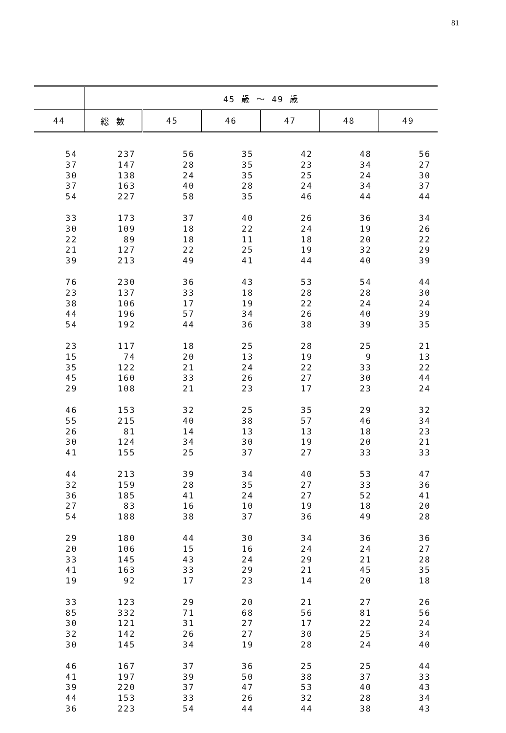81
| | 45 歳 ～ 49 歳 | | | | | |
| --- | --- | --- | --- | --- | --- | --- |
| 44 | 総 数 | 45 | 46 | 47 | 48 | 49 |
| 54 | 237 | 56 | 35 | 42 | 48 | 56 |
| 37 | 147 | 28 | 35 | 23 | 34 | 27 |
| 30 | 138 | 24 | 35 | 25 | 24 | 30 |
| 37 | 163 | 40 | 28 | 24 | 34 | 37 |
| 54 | 227 | 58 | 35 | 46 | 44 | 44 |
| 33 | 173 | 37 | 40 | 26 | 36 | 34 |
| 30 | 109 | 18 | 22 | 24 | 19 | 26 |
| 22 | 89 | 18 | 11 | 18 | 20 | 22 |
| 21 | 127 | 22 | 25 | 19 | 32 | 29 |
| 39 | 213 | 49 | 41 | 44 | 40 | 39 |
| 76 | 230 | 36 | 43 | 53 | 54 | 44 |
| 23 | 137 | 33 | 18 | 28 | 28 | 30 |
| 38 | 106 | 17 | 19 | 22 | 24 | 24 |
| 44 | 196 | 57 | 34 | 26 | 40 | 39 |
| 54 | 192 | 44 | 36 | 38 | 39 | 35 |
| 23 | 117 | 18 | 25 | 28 | 25 | 21 |
| 15 | 74 | 20 | 13 | 19 | 9 | 13 |
| 35 | 122 | 21 | 24 | 22 | 33 | 22 |
| 45 | 160 | 33 | 26 | 27 | 30 | 44 |
| 29 | 108 | 21 | 23 | 17 | 23 | 24 |
| 46 | 153 | 32 | 25 | 35 | 29 | 32 |
| 55 | 215 | 40 | 38 | 57 | 46 | 34 |
| 26 | 81 | 14 | 13 | 13 | 18 | 23 |
| 30 | 124 | 34 | 30 | 19 | 20 | 21 |
| 41 | 155 | 25 | 37 | 27 | 33 | 33 |
| 44 | 213 | 39 | 34 | 40 | 53 | 47 |
| 32 | 159 | 28 | 35 | 27 | 33 | 36 |
| 36 | 185 | 41 | 24 | 27 | 52 | 41 |
| 27 | 83 | 16 | 10 | 19 | 18 | 20 |
| 54 | 188 | 38 | 37 | 36 | 49 | 28 |
| 29 | 180 | 44 | 30 | 34 | 36 | 36 |
| 20 | 106 | 15 | 16 | 24 | 24 | 27 |
| 33 | 145 | 43 | 24 | 29 | 21 | 28 |
| 41 | 163 | 33 | 29 | 21 | 45 | 35 |
| 19 | 92 | 17 | 23 | 14 | 20 | 18 |
| 33 | 123 | 29 | 20 | 21 | 27 | 26 |
| 85 | 332 | 71 | 68 | 56 | 81 | 56 |
| 30 | 121 | 31 | 27 | 17 | 22 | 24 |
| 32 | 142 | 26 | 27 | 30 | 25 | 34 |
| 30 | 145 | 34 | 19 | 28 | 24 | 40 |
| 46 | 167 | 37 | 36 | 25 | 25 | 44 |
| 41 | 197 | 39 | 50 | 38 | 37 | 33 |
| 39 | 220 | 37 | 47 | 53 | 40 | 43 |
| 44 | 153 | 33 | 26 | 32 | 28 | 34 |
| 36 | 223 | 54 | 44 | 44 | 38 | 43 |